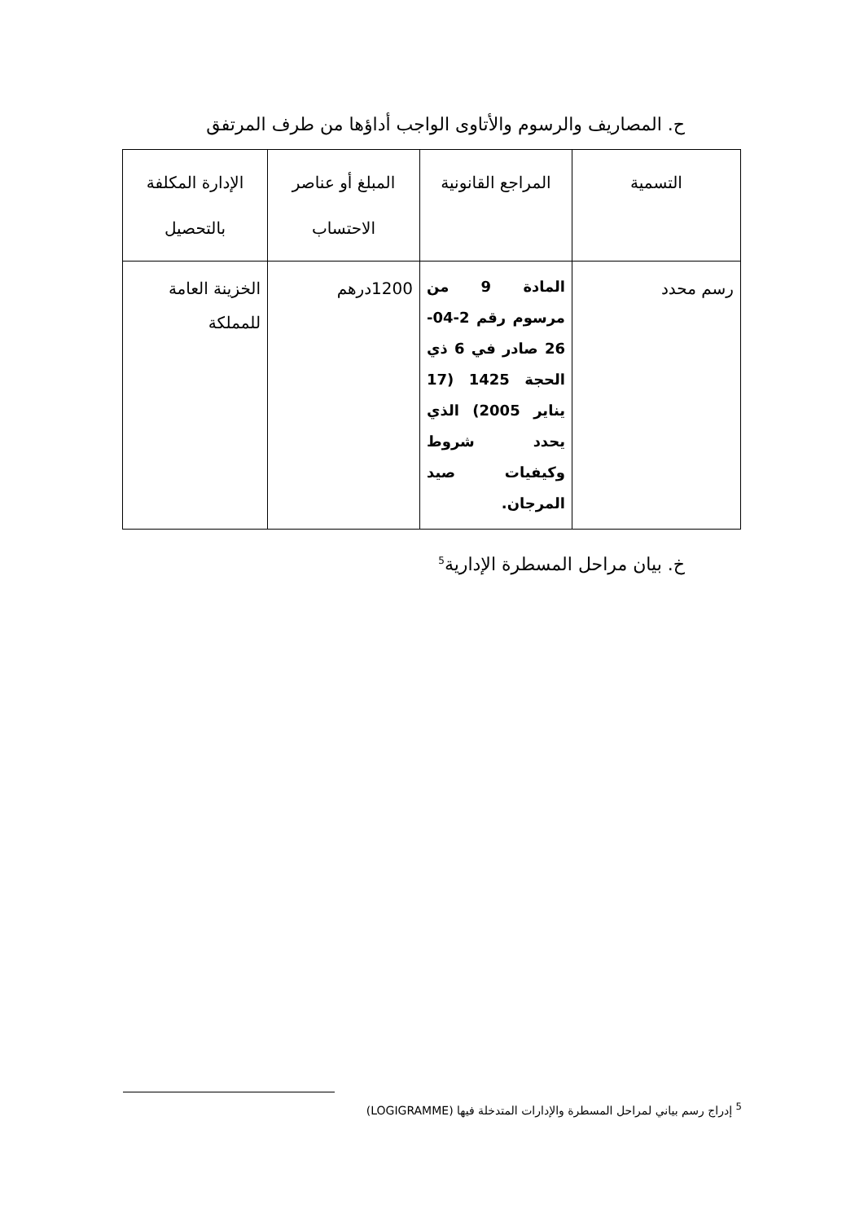ح. المصاريف والرسوم والأتاوى الواجب أداؤها من طرف المرتفق
| التسمية | المراجع القانونية | المبلغ أو عناصر الاحتساب | الإدارة المكلفة بالتحصيل |
| --- | --- | --- | --- |
| رسم محدد | المادة 9 من مرسوم رقم 2-04-26 صادر في 6 ذي الحجة 1425 (17 يناير 2005) الذي يحدد شروط وكيفيات صيد المرجان. | 1200درهم | الخزينة العامة للمملكة |
خ. بيان مراحل المسطرة الإدارية<sup>5</sup>
<sup>5</sup> إدراج رسم بياني لمراحل المسطرة والإدارات المتدخلة فيها (LOGIGRAMME)